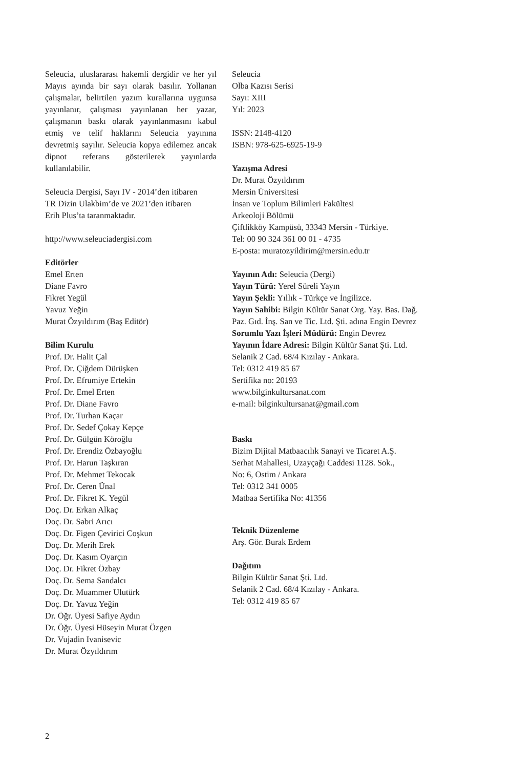Seleucia, uluslararası hakemli dergidir ve her yıl Mayıs ayında bir sayı olarak basılır. Yollanan çalışmalar, belirtilen yazım kurallarına uygunsa yayınlanır, çalışması yayınlanan her yazar, çalışmanın baskı olarak yayınlanmasını kabul etmiş ve telif haklarını Seleucia yayınına devretmiş sayılır. Seleucia kopya edilemez ancak dipnot referans gösterilerek yayınlarda kullanılabilir.
Seleucia Dergisi, Sayı IV - 2014’den itibaren
TR Dizin Ulakbim’de ve 2021’den itibaren
Erih Plus’ta taranmaktadır.
http://www.seleuciadergisi.com
Editörler
Emel Erten
Diane Favro
Fikret Yegül
Yavuz Yeğin
Murat Özyıldırım (Baş Editör)
Bilim Kurulu
Prof. Dr. Halit Çal
Prof. Dr. Çiğdem Dürüşken
Prof. Dr. Efrumiye Ertekin
Prof. Dr. Emel Erten
Prof. Dr. Diane Favro
Prof. Dr. Turhan Kaçar
Prof. Dr. Sedef Çokay Kepçe
Prof. Dr. Gülgün Köroğlu
Prof. Dr. Erendiz Özbayoğlu
Prof. Dr. Harun Taşkıran
Prof. Dr. Mehmet Tekocak
Prof. Dr. Ceren Ünal
Prof. Dr. Fikret K. Yegül
Doç. Dr. Erkan Alkaç
Doç. Dr. Sabri Arıcı
Doç. Dr. Figen Çevirici Coşkun
Doç. Dr. Merih Erek
Doç. Dr. Kasım Oyarçın
Doç. Dr. Fikret Özbay
Doç. Dr. Sema Sandalcı
Doç. Dr. Muammer Ulutürk
Doç. Dr. Yavuz Yeğin
Dr. Öğr. Üyesi Safiye Aydın
Dr. Öğr. Üyesi Hüseyin Murat Özgen
Dr. Vujadin Ivanisevic
Dr. Murat Özyıldırım
Seleucia
Olba Kazısı Serisi
Sayı: XIII
Yıl: 2023
ISSN: 2148-4120
ISBN: 978-625-6925-19-9
Yazışma Adresi
Dr. Murat Özyıldırım
Mersin Üniversitesi
İnsan ve Toplum Bilimleri Fakültesi
Arkeoloji Bölümü
Çiftlikköy Kampüsü, 33343 Mersin - Türkiye.
Tel: 00 90 324 361 00 01 - 4735
E-posta: muratozyildirim@mersin.edu.tr
Yayının Adı: Seleucia (Dergi)
Yayın Türü: Yerel Süreli Yayın
Yayın Şekli: Yıllık - Türkçe ve İngilizce.
Yayın Sahibi: Bilgin Kültür Sanat Org. Yay. Bas. Dağ. Paz. Gıd. İnş. San ve Tic. Ltd. Şti. adına Engin Devrez
Sorumlu Yazı İşleri Müdürü: Engin Devrez
Yayının İdare Adresi: Bilgin Kültür Sanat Şti. Ltd. Selanik 2 Cad. 68/4 Kızılay - Ankara.
Tel: 0312 419 85 67
Sertifika no: 20193
www.bilginkultursanat.com
e-mail: bilginkultursanat@gmail.com
Baskı
Bizim Dijital Matbaacılık Sanayi ve Ticaret A.Ş.
Serhat Mahallesi, Uzayçağı Caddesi 1128. Sok.,
No: 6, Ostim / Ankara
Tel: 0312 341 0005
Matbaa Sertifika No: 41356
Teknik Düzenleme
Arş. Gör. Burak Erdem
Dağıtım
Bilgin Kültür Sanat Şti. Ltd.
Selanik 2 Cad. 68/4 Kızılay - Ankara.
Tel: 0312 419 85 67
2